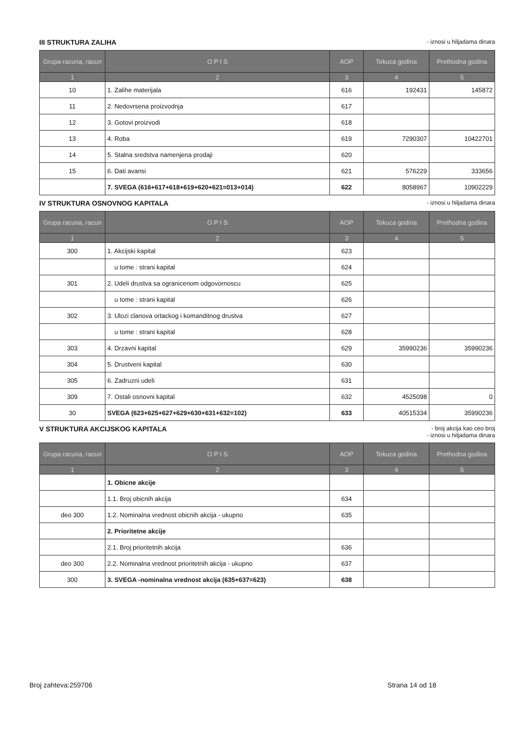III STRUKTURA ZALIHA - iznosi u hiljadama dinara
| Grupa racuna, racun | O P I S | AOP | Tekuca godina | Prethodna godina |
| --- | --- | --- | --- | --- |
| 1 | 2 | 3 | 4 | 5 |
| 10 | 1. Zalihe materijala | 616 | 192431 | 145872 |
| 11 | 2. Nedovrsena proizvodnja | 617 | | |
| 12 | 3. Gotovi proizvodi | 618 | | |
| 13 | 4. Roba | 619 | 7290307 | 10422701 |
| 14 | 5. Stalna sredstva namenjena prodaji | 620 | | |
| 15 | 6. Dati avansi | 621 | 576229 | 333656 |
| | 7. SVEGA (616+617+618+619+620+621=013+014) | 622 | 8058967 | 10902229 |
IV STRUKTURA OSNOVNOG KAPITALA - iznosi u hiljadama dinara
| Grupa racuna, racun | O P I S | AOP | Tekuca godina | Prethodna godina |
| --- | --- | --- | --- | --- |
| 1 | 2 | 3 | 4 | 5 |
| 300 | 1. Akcijski kapital | 623 | | |
| | u tome : strani kapital | 624 | | |
| 301 | 2. Udeli drustva sa ogranicenom odgovornoscu | 625 | | |
| | u tome : strani kapital | 626 | | |
| 302 | 3. Ulozi clanova ortackog i komanditnog drustva | 627 | | |
| | u tome : strani kapital | 628 | | |
| 303 | 4. Drzavni kapital | 629 | 35990236 | 35990236 |
| 304 | 5. Drustveni kapital | 630 | | |
| 305 | 6. Zadruzni udeli | 631 | | |
| 309 | 7. Ostali osnovni kapital | 632 | 4525098 | 0 |
| 30 | SVEGA (623+625+627+629+630+631+632=102) | 633 | 40515334 | 35990236 |
V STRUKTURA AKCIJSKOG KAPITALA - broj akcija kao ceo broj
- iznosi u hiljadama dinara
| Grupa racuna, racun | O P I S | AOP | Tekuca godina | Prethodna godina |
| --- | --- | --- | --- | --- |
| 1 | 2 | 3 | 4 | 5 |
| | 1. Obicne akcije | | | |
| | 1.1. Broj obicnih akcija | 634 | | |
| deo 300 | 1.2. Nominalna vrednost obicnih akcija - ukupno | 635 | | |
| | 2. Prioritetne akcije | | | |
| | 2.1. Broj prioritetnih akcija | 636 | | |
| deo 300 | 2.2. Nominalna vrednost prioritetnih akcija - ukupno | 637 | | |
| 300 | 3. SVEGA -nominalna vrednost akcija (635+637=623) | 638 | | |
Broj zahteva:259706 Strana 14 od 18